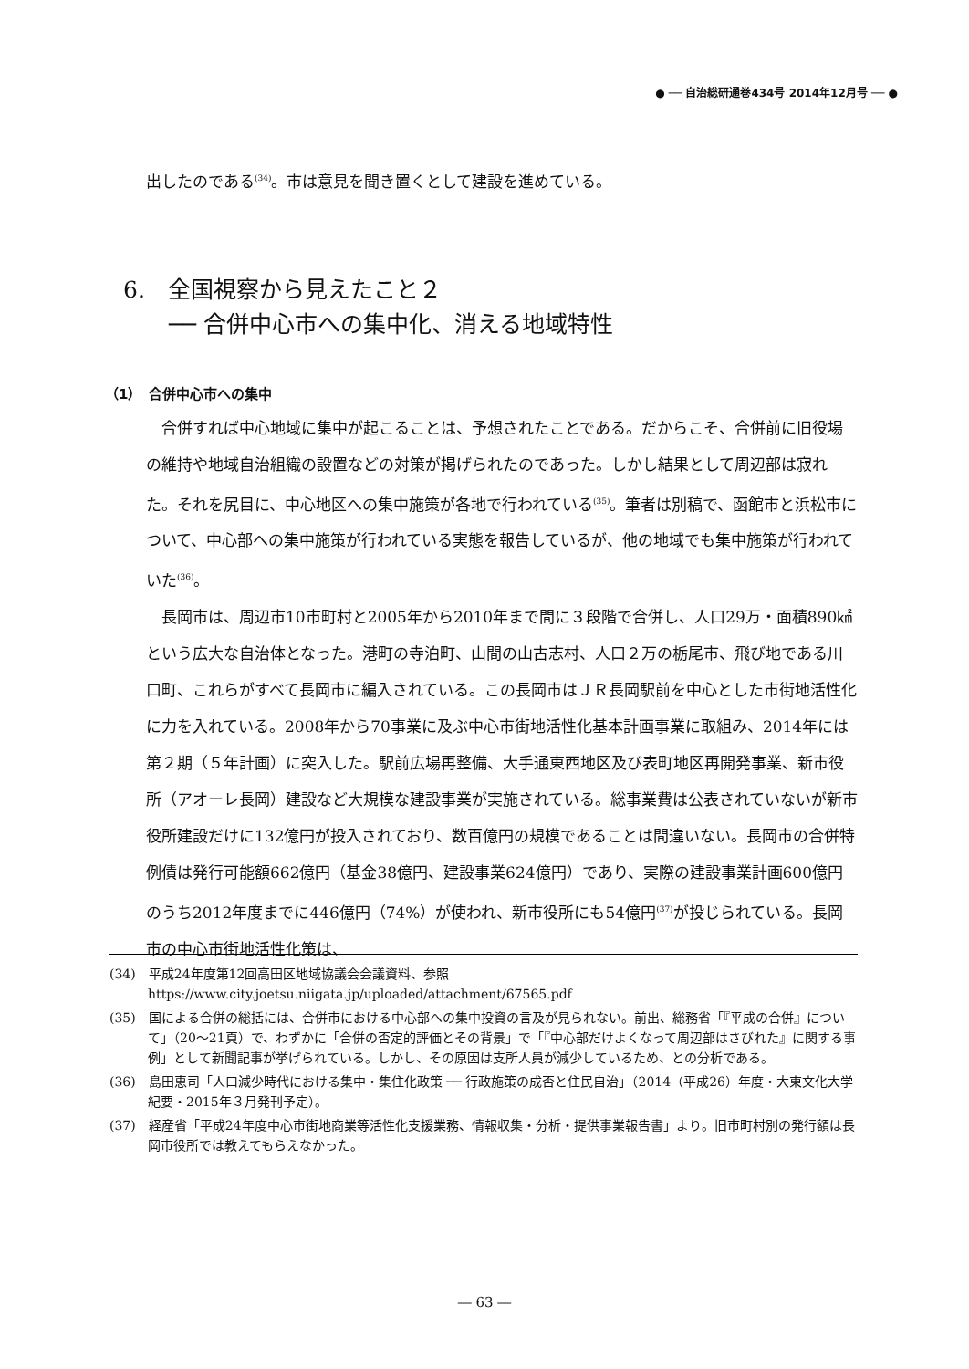● ── 自治総研通巻434号 2014年12月号 ── ●
出したのである<sup>(34)</sup>。市は意見を聞き置くとして建設を進めている。
6.　全国視察から見えたこと２
　　── 合併中心市への集中化、消える地域特性
（1）　合併中心市への集中
合併すれば中心地域に集中が起こることは、予想されたことである。だからこそ、合併前に旧役場の維持や地域自治組織の設置などの対策が掲げられたのであった。しかし結果として周辺部は寂れた。それを尻目に、中心地区への集中施策が各地で行われている<sup>(35)</sup>。筆者は別稿で、函館市と浜松市について、中心部への集中施策が行われている実態を報告しているが、他の地域でも集中施策が行われていた<sup>(36)</sup>。
長岡市は、周辺市10市町村と2005年から2010年まで間に３段階で合併し、人口29万・面積890㎢という広大な自治体となった。港町の寺泊町、山間の山古志村、人口２万の栃尾市、飛び地である川口町、これらがすべて長岡市に編入されている。この長岡市はＪＲ長岡駅前を中心とした市街地活性化に力を入れている。2008年から70事業に及ぶ中心市街地活性化基本計画事業に取組み、2014年には第２期（５年計画）に突入した。駅前広場再整備、大手通東西地区及び表町地区再開発事業、新市役所（アオーレ長岡）建設など大規模な建設事業が実施されている。総事業費は公表されていないが新市役所建設だけに132億円が投入されており、数百億円の規模であることは間違いない。長岡市の合併特例債は発行可能額662億円（基金38億円、建設事業624億円）であり、実際の建設事業計画600億円のうち2012年度までに446億円（74%）が使われ、新市役所にも54億円<sup>(37)</sup>が投じられている。長岡市の中心市街地活性化策は、
(34)　平成24年度第12回高田区地域協議会会議資料、参照
https://www.city.joetsu.niigata.jp/uploaded/attachment/67565.pdf
(35)　国による合併の総括には、合併市における中心部への集中投資の言及が見られない。前出、総務省「『平成の合併』について」（20～21頁）で、わずかに「合併の否定的評価とその背景」で「『中心部だけよくなって周辺部はさびれた』に関する事例」として新聞記事が挙げられている。しかし、その原因は支所人員が減少しているため、との分析である。
(36)　島田恵司「人口減少時代における集中・集住化政策 ── 行政施策の成否と住民自治」（2014（平成26）年度・大東文化大学紀要・2015年３月発刊予定）。
(37)　経産省「平成24年度中心市街地商業等活性化支援業務、情報収集・分析・提供事業報告書」より。旧市町村別の発行額は長岡市役所では教えてもらえなかった。
― 63 ―